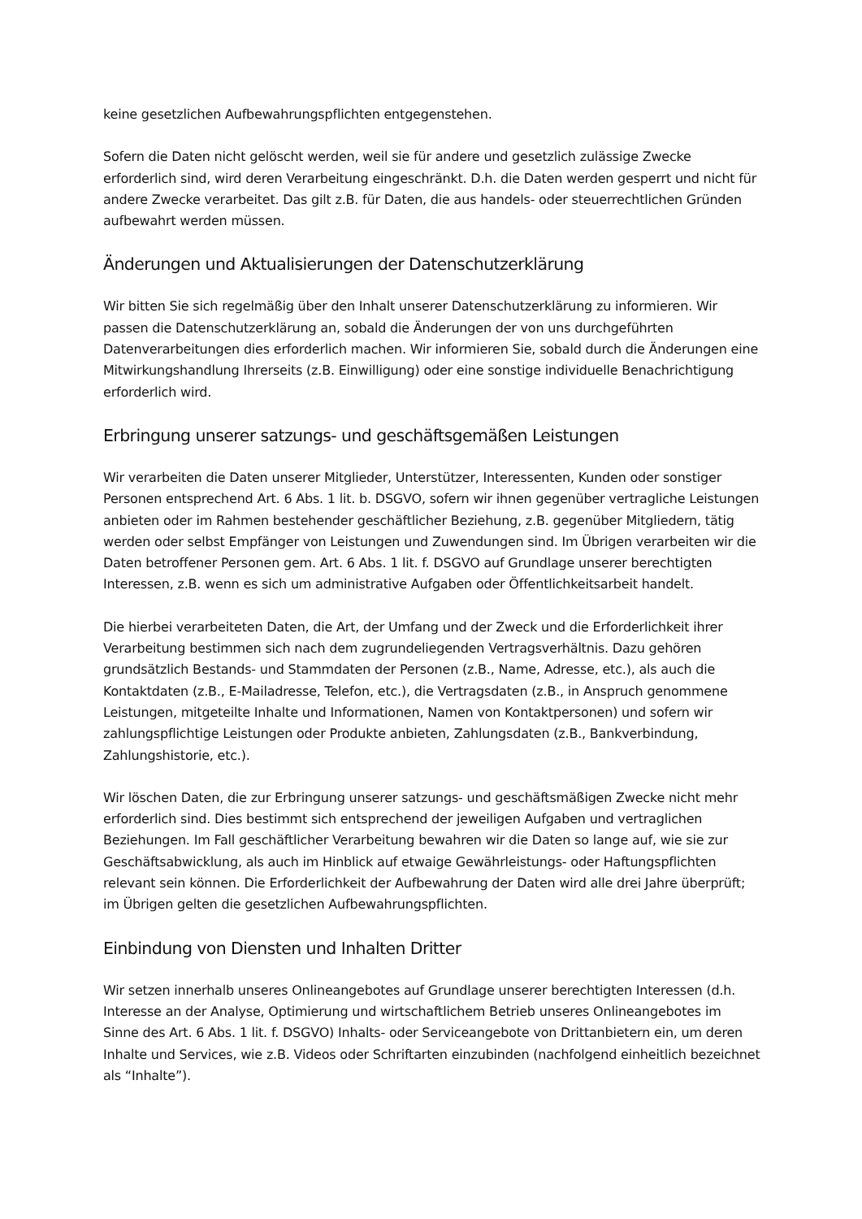keine gesetzlichen Aufbewahrungspflichten entgegenstehen.
Sofern die Daten nicht gelöscht werden, weil sie für andere und gesetzlich zulässige Zwecke erforderlich sind, wird deren Verarbeitung eingeschränkt. D.h. die Daten werden gesperrt und nicht für andere Zwecke verarbeitet. Das gilt z.B. für Daten, die aus handels- oder steuerrechtlichen Gründen aufbewahrt werden müssen.
Änderungen und Aktualisierungen der Datenschutzerklärung
Wir bitten Sie sich regelmäßig über den Inhalt unserer Datenschutzerklärung zu informieren. Wir passen die Datenschutzerklärung an, sobald die Änderungen der von uns durchgeführten Datenverarbeitungen dies erforderlich machen. Wir informieren Sie, sobald durch die Änderungen eine Mitwirkungshandlung Ihrerseits (z.B. Einwilligung) oder eine sonstige individuelle Benachrichtigung erforderlich wird.
Erbringung unserer satzungs- und geschäftsgemäßen Leistungen
Wir verarbeiten die Daten unserer Mitglieder, Unterstützer, Interessenten, Kunden oder sonstiger Personen entsprechend Art. 6 Abs. 1 lit. b. DSGVO, sofern wir ihnen gegenüber vertragliche Leistungen anbieten oder im Rahmen bestehender geschäftlicher Beziehung, z.B. gegenüber Mitgliedern, tätig werden oder selbst Empfänger von Leistungen und Zuwendungen sind. Im Übrigen verarbeiten wir die Daten betroffener Personen gem. Art. 6 Abs. 1 lit. f. DSGVO auf Grundlage unserer berechtigten Interessen, z.B. wenn es sich um administrative Aufgaben oder Öffentlichkeitsarbeit handelt.
Die hierbei verarbeiteten Daten, die Art, der Umfang und der Zweck und die Erforderlichkeit ihrer Verarbeitung bestimmen sich nach dem zugrundeliegenden Vertragsverhältnis. Dazu gehören grundsätzlich Bestands- und Stammdaten der Personen (z.B., Name, Adresse, etc.), als auch die Kontaktdaten (z.B., E-Mailadresse, Telefon, etc.), die Vertragsdaten (z.B., in Anspruch genommene Leistungen, mitgeteilte Inhalte und Informationen, Namen von Kontaktpersonen) und sofern wir zahlungspflichtige Leistungen oder Produkte anbieten, Zahlungsdaten (z.B., Bankverbindung, Zahlungshistorie, etc.).
Wir löschen Daten, die zur Erbringung unserer satzungs- und geschäftsmäßigen Zwecke nicht mehr erforderlich sind. Dies bestimmt sich entsprechend der jeweiligen Aufgaben und vertraglichen Beziehungen. Im Fall geschäftlicher Verarbeitung bewahren wir die Daten so lange auf, wie sie zur Geschäftsabwicklung, als auch im Hinblick auf etwaige Gewährleistungs- oder Haftungspflichten relevant sein können. Die Erforderlichkeit der Aufbewahrung der Daten wird alle drei Jahre überprüft; im Übrigen gelten die gesetzlichen Aufbewahrungspflichten.
Einbindung von Diensten und Inhalten Dritter
Wir setzen innerhalb unseres Onlineangebotes auf Grundlage unserer berechtigten Interessen (d.h. Interesse an der Analyse, Optimierung und wirtschaftlichem Betrieb unseres Onlineangebotes im Sinne des Art. 6 Abs. 1 lit. f. DSGVO) Inhalts- oder Serviceangebote von Drittanbietern ein, um deren Inhalte und Services, wie z.B. Videos oder Schriftarten einzubinden (nachfolgend einheitlich bezeichnet als “Inhalte”).